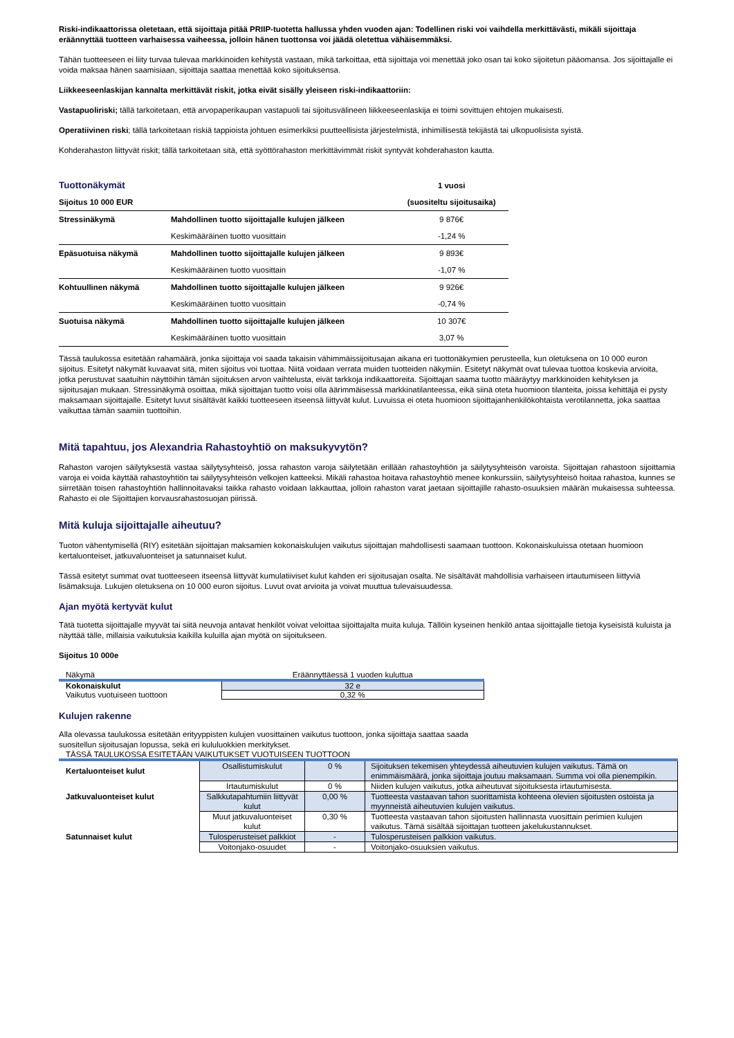Riski-indikaattorissa oletetaan, että sijoittaja pitää PRIIP-tuotetta hallussa yhden vuoden ajan: Todellinen riski voi vaihdella merkittävästi, mikäli sijoittaja eräännyttää tuotteen varhaisessa vaiheessa, jolloin hänen tuottonsa voi jäädä oletettua vähäisemmäksi.
Tähän tuotteeseen ei liity turvaa tulevaa markkinoiden kehitystä vastaan, mikä tarkoittaa, että sijoittaja voi menettää joko osan tai koko sijoitetun pääomansa. Jos sijoittajalle ei voida maksaa hänen saamisiaan, sijoittaja saattaa menettää koko sijoituksensa.
Liikkeeseenlaskijan kannalta merkittävät riskit, jotka eivät sisälly yleiseen riski-indikaattoriin:
Vastapuoliriski; tällä tarkoitetaan, että arvopaperikaupan vastapuoli tai sijoitusvälineen liikkeeseenlaskija ei toimi sovittujen ehtojen mukaisesti.
Operatiivinen riski; tällä tarkoitetaan riskiä tappioista johtuen esimerkiksi puutteellisista järjestelmistä, inhimillisestä tekijästä tai ulkopuolisista syistä.
Kohderahaston liittyvät riskit; tällä tarkoitetaan sitä, että syöttörahaston merkittävimmät riskit syntyvät kohderahaston kautta.
| Tuottonäkymät | | 1 vuosi |
| Sijoitus 10 000 EUR | | (suositeltu sijoitusaika) |
| Stressinäkymä | Mahdollinen tuotto sijoittajalle kulujen jälkeen | 9 876€ |
| | Keskimääräinen tuotto vuosittain | -1,24 % |
| Epäsuotuisa näkymä | Mahdollinen tuotto sijoittajalle kulujen jälkeen | 9 893€ |
| | Keskimääräinen tuotto vuosittain | -1,07 % |
| Kohtuullinen näkymä | Mahdollinen tuotto sijoittajalle kulujen jälkeen | 9 926€ |
| | Keskimääräinen tuotto vuosittain | -0,74 % |
| Suotuisa näkymä | Mahdollinen tuotto sijoittajalle kulujen jälkeen | 10 307€ |
| | Keskimääräinen tuotto vuosittain | 3,07 % |
Tässä taulukossa esitetään rahamäärä, jonka sijoittaja voi saada takaisin vähimmäissijoitusajan aikana eri tuottonäkymien perusteella, kun oletuksena on 10 000 euron sijoitus. Esitetyt näkymät kuvaavat sitä, miten sijoitus voi tuottaa. Niitä voidaan verrata muiden tuotteiden näkymiin. Esitetyt näkymät ovat tulevaa tuottoa koskevia arvioita, jotka perustuvat saatuihin näyttöihin tämän sijoituksen arvon vaihtelusta, eivät tarkkoja indikaattoreita. Sijoittajan saama tuotto määräytyy markkinoiden kehityksen ja sijoitusajan mukaan. Stressinäkymä osoittaa, mikä sijoittajan tuotto voisi olla äärimmäisessä markkinatilanteessa, eikä siinä oteta huomioon tilanteita, joissa kehittäjä ei pysty maksamaan sijoittajalle. Esitetyt luvut sisältävät kaikki tuotteeseen itseensä liittyvät kulut. Luvuissa ei oteta huomioon sijoittajanhenkilökohtaista verotilannetta, joka saattaa vaikuttaa tämän saamiin tuottoihin.
Mitä tapahtuu, jos Alexandria Rahastoyhtiö on maksukyvytön?
Rahaston varojen säilytyksestä vastaa säilytysyhteisö, jossa rahaston varoja säilytetään erillään rahastoyhtiön ja säilytysyhteisön varoista. Sijoittajan rahastoon sijoittamia varoja ei voida käyttää rahastoyhtiön tai säilytysyhteisön velkojen katteeksi. Mikäli rahastoa hoitava rahastoyhtiö menee konkurssiin, säilytysyhteisö hoitaa rahastoa, kunnes se siirretään toisen rahastoyhtiön hallinnoitavaksi taikka rahasto voidaan lakkauttaa, jolloin rahaston varat jaetaan sijoittajille rahasto-osuuksien määrän mukaisessa suhteessa. Rahasto ei ole Sijoittajien korvausrahastosuojan piirissä.
Mitä kuluja sijoittajalle aiheutuu?
Tuoton vähentymisellä (RIY) esitetään sijoittajan maksamien kokonaiskulujen vaikutus sijoittajan mahdollisesti saamaan tuottoon. Kokonaiskuluissa otetaan huomioon kertaluonteiset, jatkuvaluonteiset ja satunnaiset kulut.
Tässä esitetyt summat ovat tuotteeseen itseensä liittyvät kumulatiiviset kulut kahden eri sijoitusajan osalta. Ne sisältävät mahdollisia varhaiseen irtautumiseen liittyviä lisämaksuja. Lukujen oletuksena on 10 000 euron sijoitus. Luvut ovat arvioita ja voivat muuttua tulevaisuudessa.
Ajan myötä kertyvät kulut
Tätä tuotetta sijoittajalle myyvät tai siitä neuvoja antavat henkilöt voivat veloittaa sijoittajalta muita kuluja. Tällöin kyseinen henkilö antaa sijoittajalle tietoja kyseisistä kuluista ja näyttää tälle, millaisia vaikutuksia kaikilla kuluilla ajan myötä on sijoitukseen.
Sijoitus 10 000e
| Näkymä | Eräännyttäessä 1 vuoden kuluttua |
| Kokonaiskulut | 32 e |
| Vaikutus vuotuiseen tuottoon | 0,32 % |
Kulujen rakenne
Alla olevassa taulukossa esitetään erityyppisten kulujen vuosittainen vaikutus tuottoon, jonka sijoittaja saattaa saada
suositellun sijoitusajan lopussa, sekä eri kululuokkien merkitykset.
TÄSSÄ TAULUKOSSA ESITETÄÄN VAIKUTUKSET VUOTUISEEN TUOTTOON
| Kertaluonteiset kulut | Osallistumiskulut | 0 % | Sijoituksen tekemisen yhteydessä aiheutuvien kulujen vaikutus. Tämä on enimmäismäärä, jonka sijoittaja joutuu maksamaan. Summa voi olla pienempikin. |
| | Irtautumiskulut | 0 % | Niiden kulujen vaikutus, jotka aiheutuvat sijoituksesta irtautumisesta. |
| Jatkuvaluonteiset kulut | Salkkutapahtumiin liittyvät kulut | 0,00 % | Tuotteesta vastaavan tahon suorittamista kohteena olevien sijoitusten ostoista ja myynneistä aiheutuvien kulujen vaikutus. |
| | Muut jatkuvaluonteiset kulut | 0,30 % | Tuotteesta vastaavan tahon sijoitusten hallinnasta vuosittain perimien kulujen vaikutus. Tämä sisältää sijoittajan tuotteen jakelukustannukset. |
| Satunnaiset kulut | Tulosperusteiset palkkiot | - | Tulosperusteisen palkkion vaikutus. |
| | Voitonjako-osuudet | - | Voitonjako-osuuksien vaikutus. |